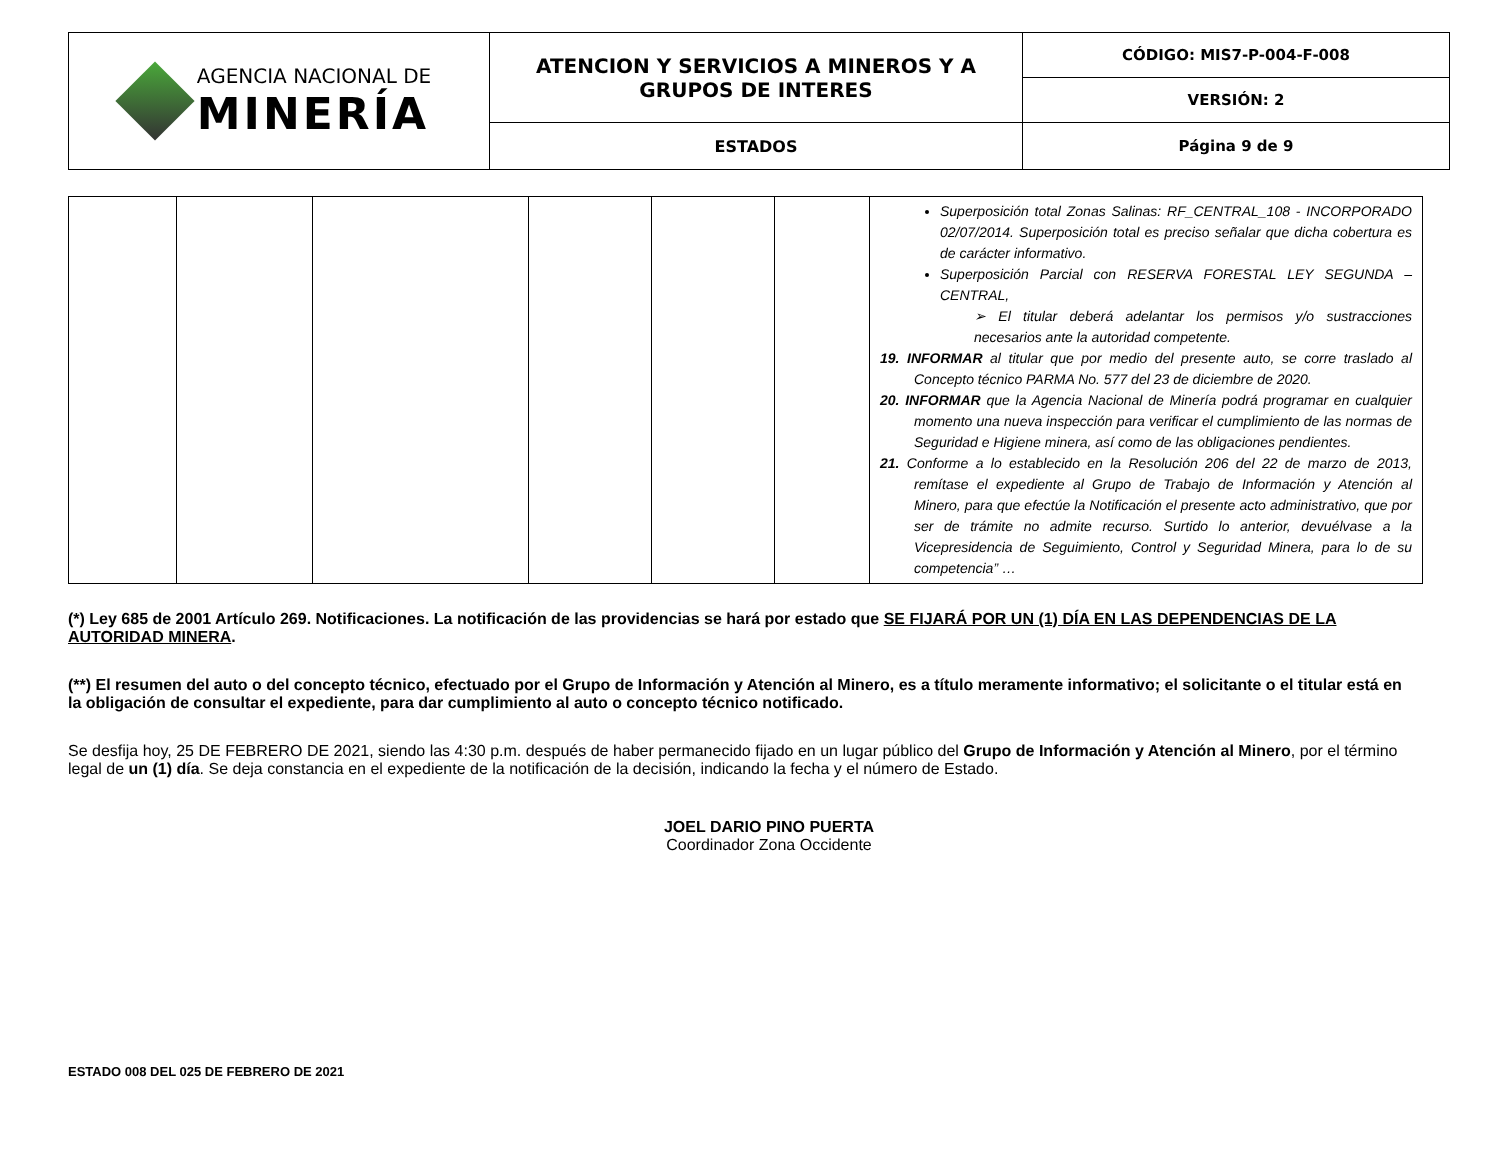| AGENCIA NACIONAL DE MINERÍA | ATENCION Y SERVICIOS A MINEROS Y A GRUPOS DE INTERES | CÓDIGO: MIS7-P-004-F-008 |
| | | VERSIÓN: 2 |
| | ESTADOS | Página 9 de 9 |
| | | | | | | Superposición total Zonas Salinas: RF_CENTRAL_108 - INCORPORADO 02/07/2014. Superposición total es preciso señalar que dicha cobertura es de carácter informativo. Superposición Parcial con RESERVA FORESTAL LEY SEGUNDA – CENTRAL, ➢ El titular deberá adelantar los permisos y/o sustracciones necesarios ante la autoridad competente. 19. INFORMAR al titular que por medio del presente auto, se corre traslado al Concepto técnico PARMA No. 577 del 23 de diciembre de 2020. 20. INFORMAR que la Agencia Nacional de Minería podrá programar en cualquier momento una nueva inspección para verificar el cumplimiento de las normas de Seguridad e Higiene minera, así como de las obligaciones pendientes. 21. Conforme a lo establecido en la Resolución 206 del 22 de marzo de 2013, remítase el expediente al Grupo de Trabajo de Información y Atención al Minero, para que efectúe la Notificación el presente acto administrativo, que por ser de trámite no admite recurso. Surtido lo anterior, devuélvase a la Vicepresidencia de Seguimiento, Control y Seguridad Minera, para lo de su competencia” … |
(*) Ley 685 de 2001 Artículo 269. Notificaciones. La notificación de las providencias se hará por estado que SE FIJARÁ POR UN (1) DÍA EN LAS DEPENDENCIAS DE LA AUTORIDAD MINERA.
(**) El resumen del auto o del concepto técnico, efectuado por el Grupo de Información y Atención al Minero, es a título meramente informativo; el solicitante o el titular está en la obligación de consultar el expediente, para dar cumplimiento al auto o concepto técnico notificado.
Se desfija hoy, 25 DE FEBRERO DE 2021, siendo las 4:30 p.m. después de haber permanecido fijado en un lugar público del Grupo de Información y Atención al Minero, por el término legal de un (1) día. Se deja constancia en el expediente de la notificación de la decisión, indicando la fecha y el número de Estado.
JOEL DARIO PINO PUERTA
Coordinador Zona Occidente
ESTADO 008 DEL 025 DE FEBRERO DE 2021